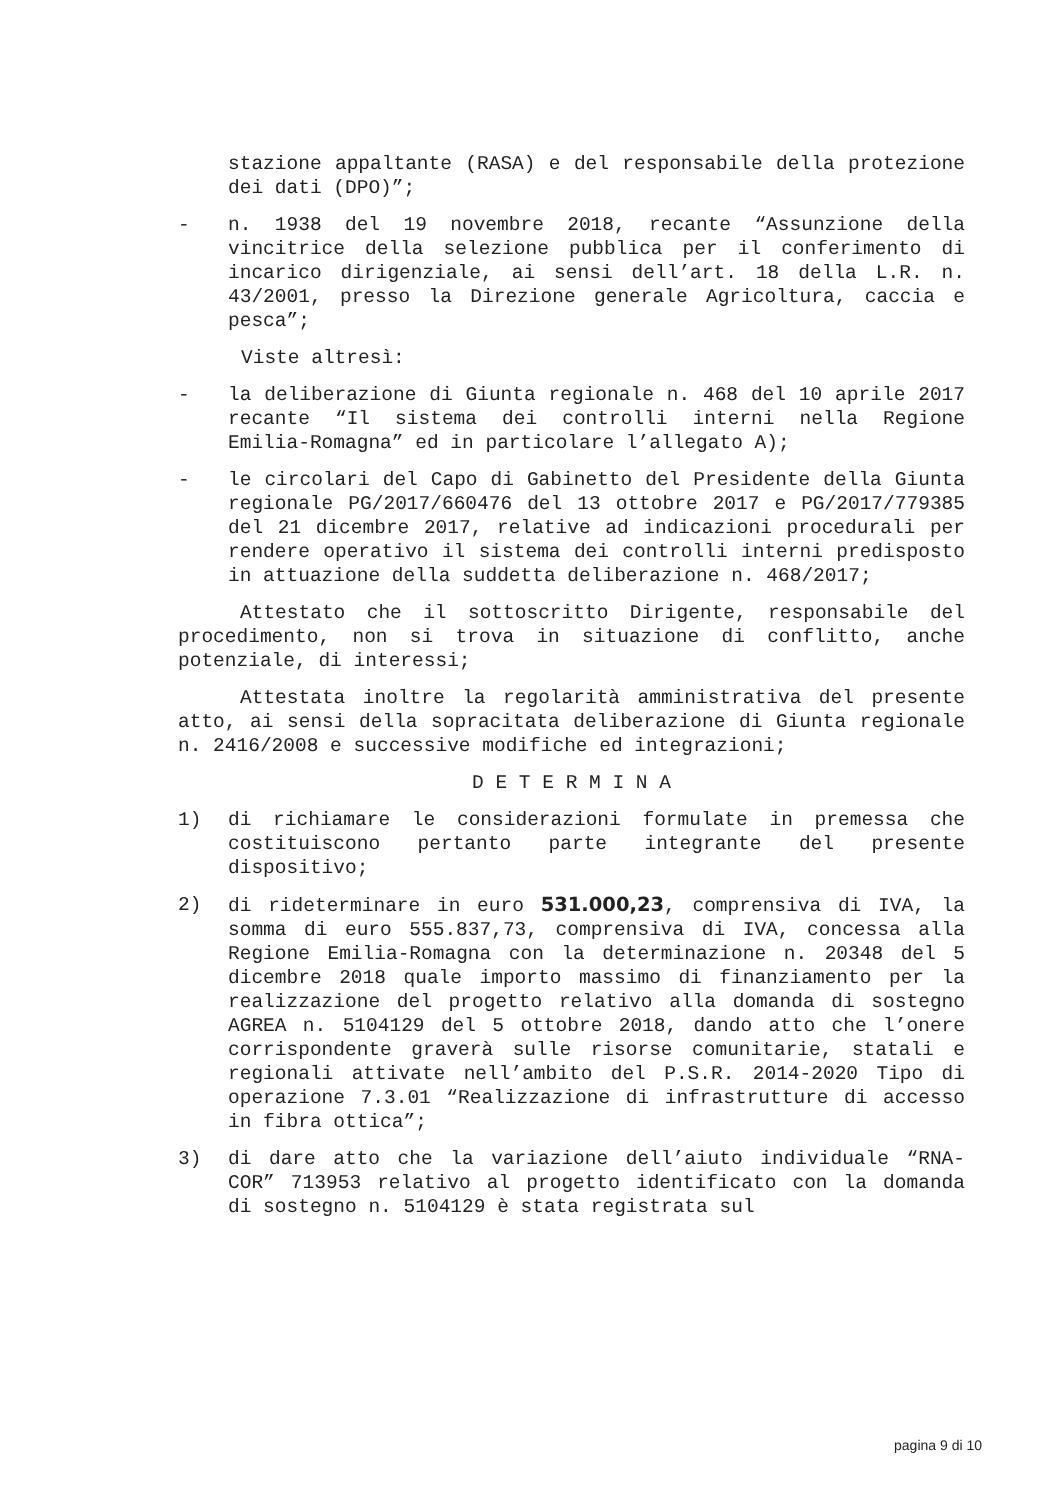stazione appaltante (RASA) e del responsabile della protezione dei dati (DPO)”;
- n. 1938 del 19 novembre 2018, recante “Assunzione della vincitrice della selezione pubblica per il conferimento di incarico dirigenziale, ai sensi dell’art. 18 della L.R. n. 43/2001, presso la Direzione generale Agricoltura, caccia e pesca”;
Viste altresì:
- la deliberazione di Giunta regionale n. 468 del 10 aprile 2017 recante “Il sistema dei controlli interni nella Regione Emilia-Romagna” ed in particolare l’allegato A);
- le circolari del Capo di Gabinetto del Presidente della Giunta regionale PG/2017/660476 del 13 ottobre 2017 e PG/2017/779385 del 21 dicembre 2017, relative ad indicazioni procedurali per rendere operativo il sistema dei controlli interni predisposto in attuazione della suddetta deliberazione n. 468/2017;
Attestato che il sottoscritto Dirigente, responsabile del procedimento, non si trova in situazione di conflitto, anche potenziale, di interessi;
Attestata inoltre la regolarità amministrativa del presente atto, ai sensi della sopracitata deliberazione di Giunta regionale n. 2416/2008 e successive modifiche ed integrazioni;
D E T E R M I N A
1) di richiamare le considerazioni formulate in premessa che costituiscono pertanto parte integrante del presente dispositivo;
2) di rideterminare in euro 531.000,23, comprensiva di IVA, la somma di euro 555.837,73, comprensiva di IVA, concessa alla Regione Emilia-Romagna con la determinazione n. 20348 del 5 dicembre 2018 quale importo massimo di finanziamento per la realizzazione del progetto relativo alla domanda di sostegno AGREA n. 5104129 del 5 ottobre 2018, dando atto che l’onere corrispondente graverà sulle risorse comunitarie, statali e regionali attivate nell’ambito del P.S.R. 2014-2020 Tipo di operazione 7.3.01 “Realizzazione di infrastrutture di accesso in fibra ottica”;
3) di dare atto che la variazione dell’aiuto individuale “RNA-COR” 713953 relativo al progetto identificato con la domanda di sostegno n. 5104129 è stata registrata sul
pagina 9 di 10